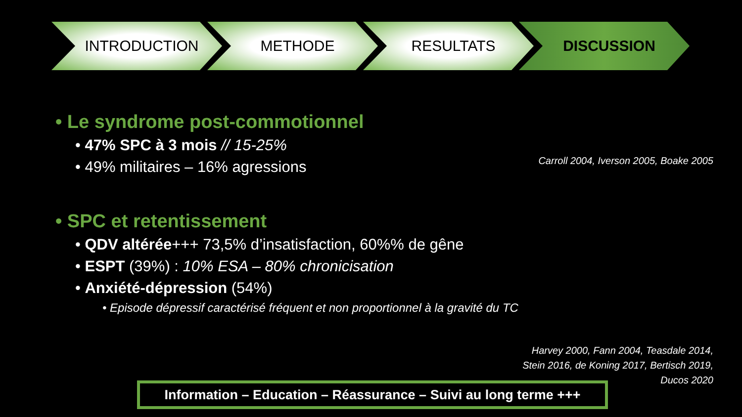INTRODUCTION METHODE RESULTATS DISCUSSION
• Le syndrome post-commotionnel
• 47% SPC à 3 mois // 15-25%
• 49% militaires – 16% agressions
• SPC et retentissement
• QDV altérée+++ 73,5% d’insatisfaction, 60%% de gêne
• ESPT (39%) : 10% ESA – 80% chronicisation
• Anxiété-dépression (54%)
• Episode dépressif caractérisé fréquent et non proportionnel à la gravité du TC
Carroll 2004, Iverson 2005, Boake 2005
Harvey 2000, Fann 2004, Teasdale 2014,
Stein 2016, de Koning 2017, Bertisch 2019,
Ducos 2020
Information – Education – Réassurance – Suivi au long terme +++